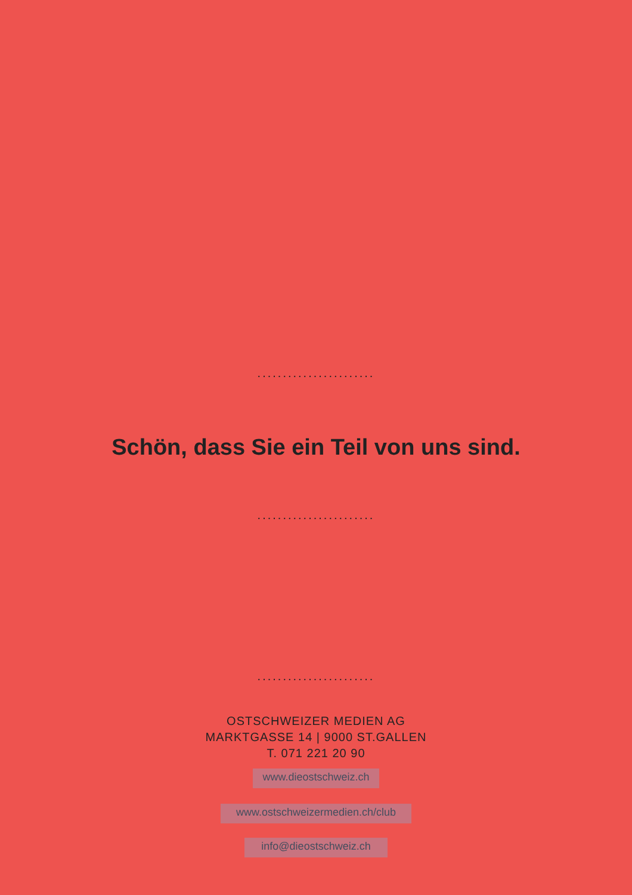.......................
Schön, dass Sie ein Teil von uns sind.
.......................
.......................
OSTSCHWEIZER MEDIEN AG
MARKTGASSE 14 | 9000 ST.GALLEN
T. 071 221 20 90
www.dieostschweiz.ch
www.ostschweizermedien.ch/club
info@dieostschweiz.ch